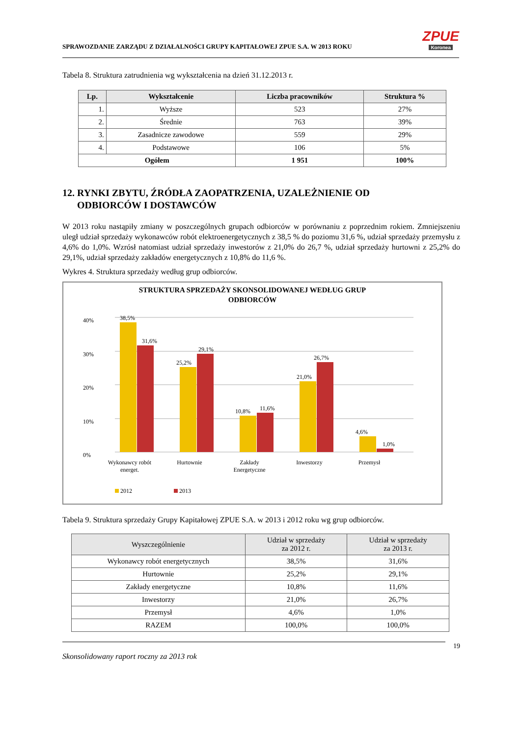SPRAWOZDANIE ZARZĄDU Z DZIAŁALNOŚCI GRUPY KAPITAŁOWEJ ZPUE S.A. W 2013 ROKU
ZPUE
Koronea
Tabela 8. Struktura zatrudnienia wg wykształcenia na dzień 31.12.2013 r.
| Lp. | Wykształcenie | Liczba pracowników | Struktura % |
| --- | --- | --- | --- |
| 1. | Wyższe | 523 | 27% |
| 2. | Średnie | 763 | 39% |
| 3. | Zasadnicze zawodowe | 559 | 29% |
| 4. | Podstawowe | 106 | 5% |
| Ogółem | | 1 951 | 100% |
12. RYNKI ZBYTU, ŹRÓDŁA ZAOPATRZENIA, UZALEŻNIENIE OD
ODBIORCÓW I DOSTAWCÓW
W 2013 roku nastąpiły zmiany w poszczególnych grupach odbiorców w porównaniu z poprzednim rokiem. Zmniejszeniu uległ udział sprzedaży wykonawców robót elektroenergetycznych z 38,5 % do poziomu 31,6 %, udział sprzedaży przemysłu z 4,6% do 1,0%. Wzrósł natomiast udział sprzedaży inwestorów z 21,0% do 26,7 %, udział sprzedaży hurtowni z 25,2% do 29,1%, udział sprzedaży zakładów energetycznych z 10,8% do 11,6 %.
Wykres 4. Struktura sprzedaży według grup odbiorców.
STRUKTURA SPRZEDAŻY SKONSOLIDOWANEJ WEDŁUG GRUP
ODBIORCÓW
40%
30%
20%
10%
0%
38,5%
31,6%
25,2%
29,1%
10,8%
11,6%
21,0%
26,7%
4,6%
1,0%
Wykonawcy robót
energet.
Hurtownie
Zakłady
Energetyczne
Inwestorzy
Przemysł
2012
2013
Tabela 9. Struktura sprzedaży Grupy Kapitałowej ZPUE S.A. w 2013 i 2012 roku wg grup odbiorców.
| Wyszczególnienie | Udział w sprzedaży za 2012 r. | Udział w sprzedaży za 2013 r. |
| --- | --- | --- |
| Wykonawcy robót energetycznych | 38,5% | 31,6% |
| Hurtownie | 25,2% | 29,1% |
| Zakłady energetyczne | 10,8% | 11,6% |
| Inwestorzy | 21,0% | 26,7% |
| Przemysł | 4,6% | 1,0% |
| RAZEM | 100,0% | 100,0% |
19
Skonsolidowany raport roczny za 2013 rok